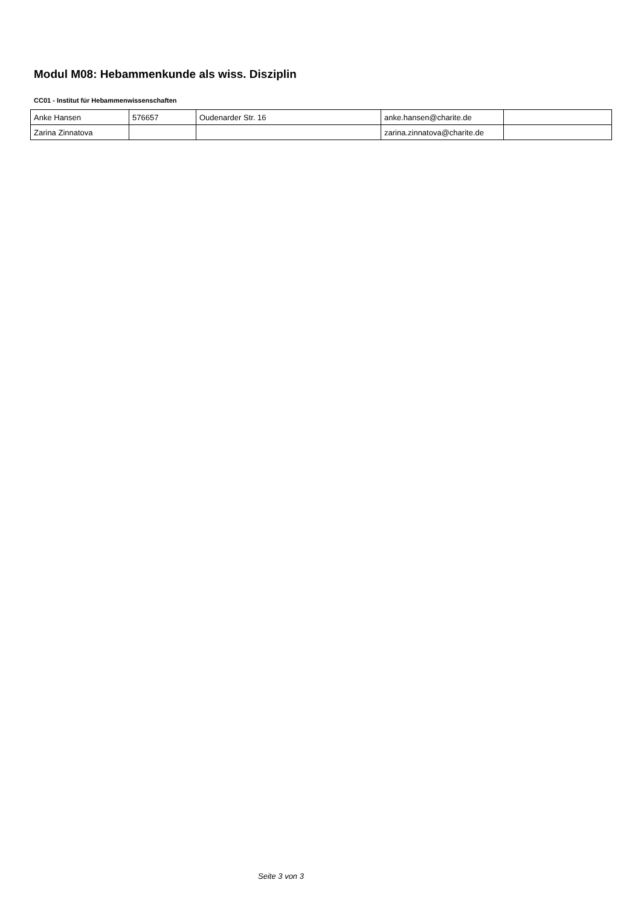Modul M08: Hebammenkunde als wiss. Disziplin
CC01 - Institut für Hebammenwissenschaften
| Anke Hansen | 576657 | Oudenarder Str. 16 | anke.hansen@charite.de | |
| Zarina Zinnatova | | | zarina.zinnatova@charite.de | |
Seite 3 von 3